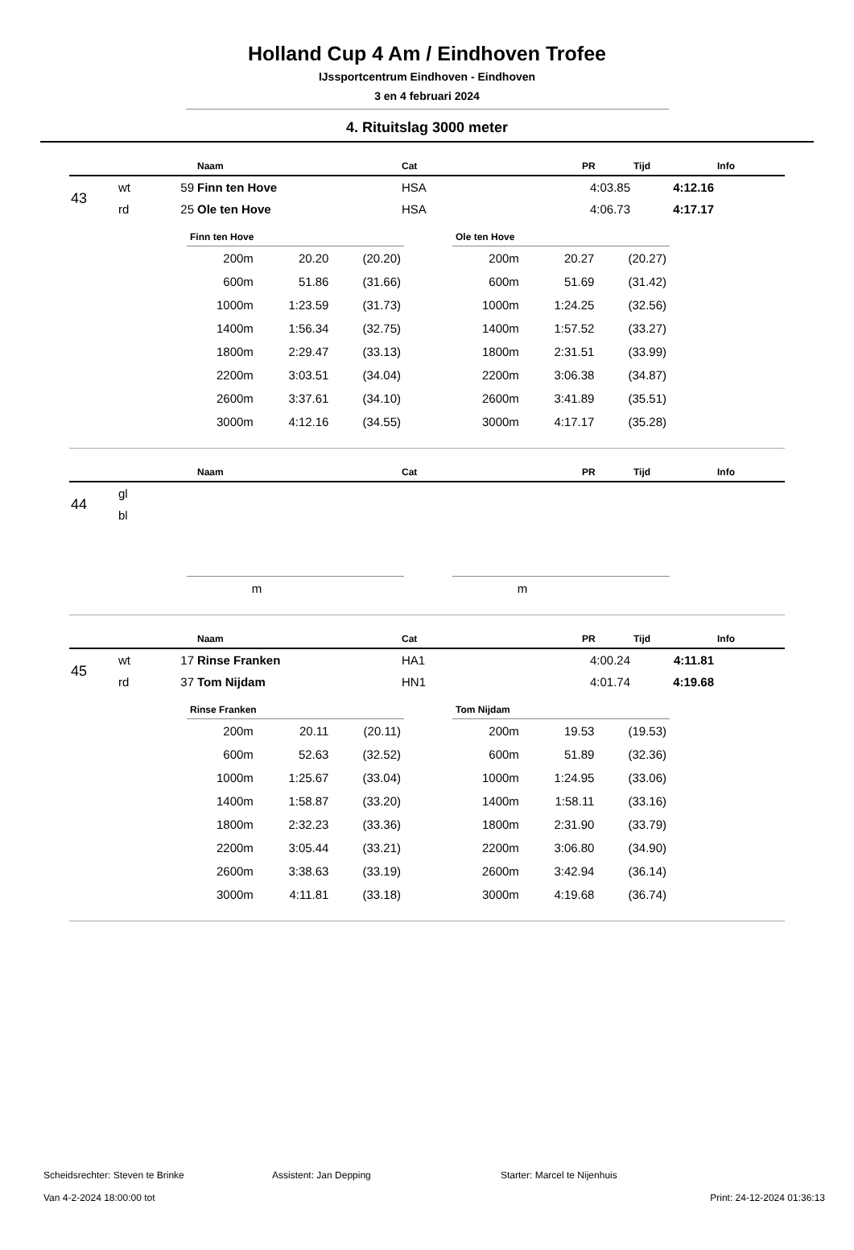Holland Cup 4 Am / Eindhoven Trofee
IJssportcentrum Eindhoven - Eindhoven
3 en 4 februari 2024
4. Rituitslag 3000 meter
| | | | Naam | Cat | PR | Tijd | Info |
| --- | --- | --- | --- | --- | --- | --- | --- |
| 43 | wt | 59 | Finn ten Hove | HSA | 4:03.85 | 4:12.16 | |
| | rd | 25 | Ole ten Hove | HSA | 4:06.73 | 4:17.17 | |
Finn ten Hove
| 200m | 20.20 | (20.20) |
| 600m | 51.86 | (31.66) |
| 1000m | 1:23.59 | (31.73) |
| 1400m | 1:56.34 | (32.75) |
| 1800m | 2:29.47 | (33.13) |
| 2200m | 3:03.51 | (34.04) |
| 2600m | 3:37.61 | (34.10) |
| 3000m | 4:12.16 | (34.55) |
Ole ten Hove
| 200m | 20.27 | (20.27) |
| 600m | 51.69 | (31.42) |
| 1000m | 1:24.25 | (32.56) |
| 1400m | 1:57.52 | (33.27) |
| 1800m | 2:31.51 | (33.99) |
| 2200m | 3:06.38 | (34.87) |
| 2600m | 3:41.89 | (35.51) |
| 3000m | 4:17.17 | (35.28) |
| | | | Naam | Cat | PR | Tijd | Info |
| --- | --- | --- | --- | --- | --- | --- | --- |
| 44 | gl | | | | | | |
| | bl | | | | | | |
| m |
| m |
| | | | Naam | Cat | PR | Tijd | Info |
| --- | --- | --- | --- | --- | --- | --- | --- |
| 45 | wt | 17 | Rinse Franken | HA1 | 4:00.24 | 4:11.81 | |
| | rd | 37 | Tom Nijdam | HN1 | 4:01.74 | 4:19.68 | |
Rinse Franken
| 200m | 20.11 | (20.11) |
| 600m | 52.63 | (32.52) |
| 1000m | 1:25.67 | (33.04) |
| 1400m | 1:58.87 | (33.20) |
| 1800m | 2:32.23 | (33.36) |
| 2200m | 3:05.44 | (33.21) |
| 2600m | 3:38.63 | (33.19) |
| 3000m | 4:11.81 | (33.18) |
Tom Nijdam
| 200m | 19.53 | (19.53) |
| 600m | 51.89 | (32.36) |
| 1000m | 1:24.95 | (33.06) |
| 1400m | 1:58.11 | (33.16) |
| 1800m | 2:31.90 | (33.79) |
| 2200m | 3:06.80 | (34.90) |
| 2600m | 3:42.94 | (36.14) |
| 3000m | 4:19.68 | (36.74) |
Scheidsrechter: Steven te Brinke Assistent: Jan Depping Starter: Marcel te Nijenhuis
Van 4-2-2024 18:00:00 tot Print: 24-12-2024 01:36:13